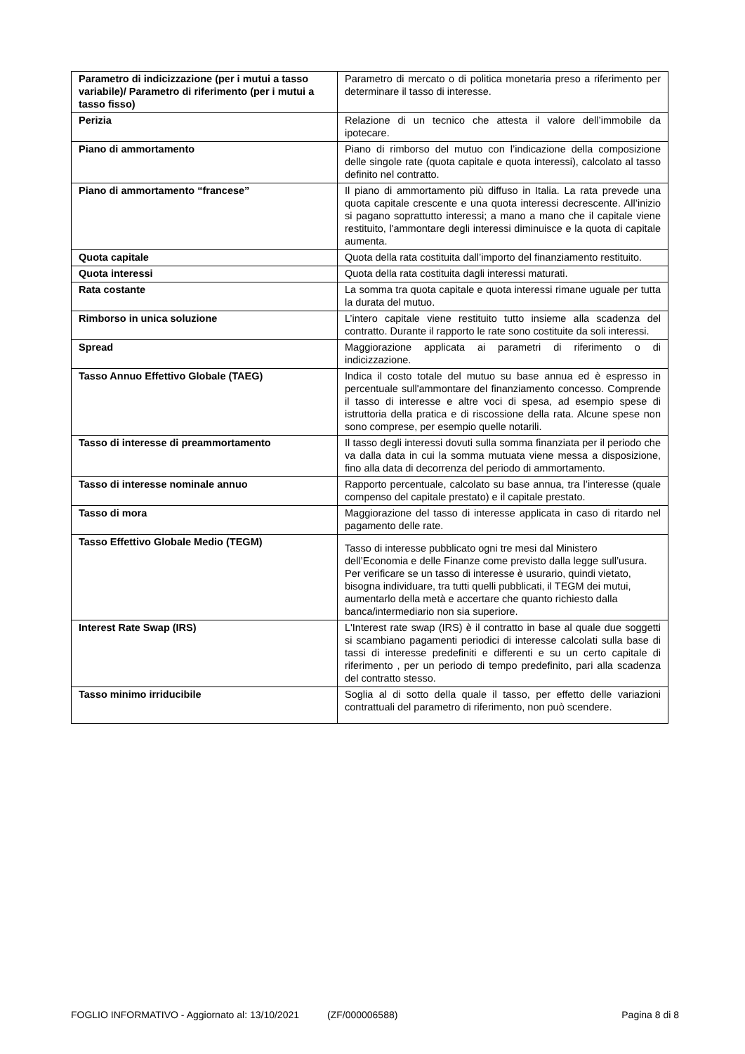| Parametro di indicizzazione (per i mutui a tasso variabile)/ Parametro di riferimento (per i mutui a tasso fisso) | Parametro di mercato o di politica monetaria preso a riferimento per determinare il tasso di interesse. |
| Perizia | Relazione di un tecnico che attesta il valore dell’immobile da ipotecare. |
| Piano di ammortamento | Piano di rimborso del mutuo con l’indicazione della composizione delle singole rate (quota capitale e quota interessi), calcolato al tasso definito nel contratto. |
| Piano di ammortamento “francese” | Il piano di ammortamento più diffuso in Italia. La rata prevede una quota capitale crescente e una quota interessi decrescente. All’inizio si pagano soprattutto interessi; a mano a mano che il capitale viene restituito, l'ammontare degli interessi diminuisce e la quota di capitale aumenta. |
| Quota capitale | Quota della rata costituita dall’importo del finanziamento restituito. |
| Quota interessi | Quota della rata costituita dagli interessi maturati. |
| Rata costante | La somma tra quota capitale e quota interessi rimane uguale per tutta la durata del mutuo. |
| Rimborso in unica soluzione | L’intero capitale viene restituito tutto insieme alla scadenza del contratto. Durante il rapporto le rate sono costituite da soli interessi. |
| Spread | Maggiorazione applicata ai parametri di riferimento o di indicizzazione. |
| Tasso Annuo Effettivo Globale (TAEG) | Indica il costo totale del mutuo su base annua ed è espresso in percentuale sull'ammontare del finanziamento concesso. Comprende il tasso di interesse e altre voci di spesa, ad esempio spese di istruttoria della pratica e di riscossione della rata. Alcune spese non sono comprese, per esempio quelle notarili. |
| Tasso di interesse di preammortamento | Il tasso degli interessi dovuti sulla somma finanziata per il periodo che va dalla data in cui la somma mutuata viene messa a disposizione, fino alla data di decorrenza del periodo di ammortamento. |
| Tasso di interesse nominale annuo | Rapporto percentuale, calcolato su base annua, tra l’interesse (quale compenso del capitale prestato) e il capitale prestato. |
| Tasso di mora | Maggiorazione del tasso di interesse applicata in caso di ritardo nel pagamento delle rate. |
| Tasso Effettivo Globale Medio (TEGM) | Tasso di interesse pubblicato ogni tre mesi dal Ministero dell’Economia e delle Finanze come previsto dalla legge sull’usura. Per verificare se un tasso di interesse è usurario, quindi vietato, bisogna individuare, tra tutti quelli pubblicati, il TEGM dei mutui, aumentarlo della metà e accertare che quanto richiesto dalla banca/intermediario non sia superiore. |
| Interest Rate Swap (IRS) | L'Interest rate swap (IRS) è il contratto in base al quale due soggetti si scambiano pagamenti periodici di interesse calcolati sulla base di tassi di interesse predefiniti e differenti e su un certo capitale di riferimento , per un periodo di tempo predefinito, pari alla scadenza del contratto stesso. |
| Tasso minimo irriducibile | Soglia al di sotto della quale il tasso, per effetto delle variazioni contrattuali del parametro di riferimento, non può scendere. |
FOGLIO INFORMATIVO - Aggiornato al: 13/10/2021 (ZF/000006588) Pagina 8 di 8